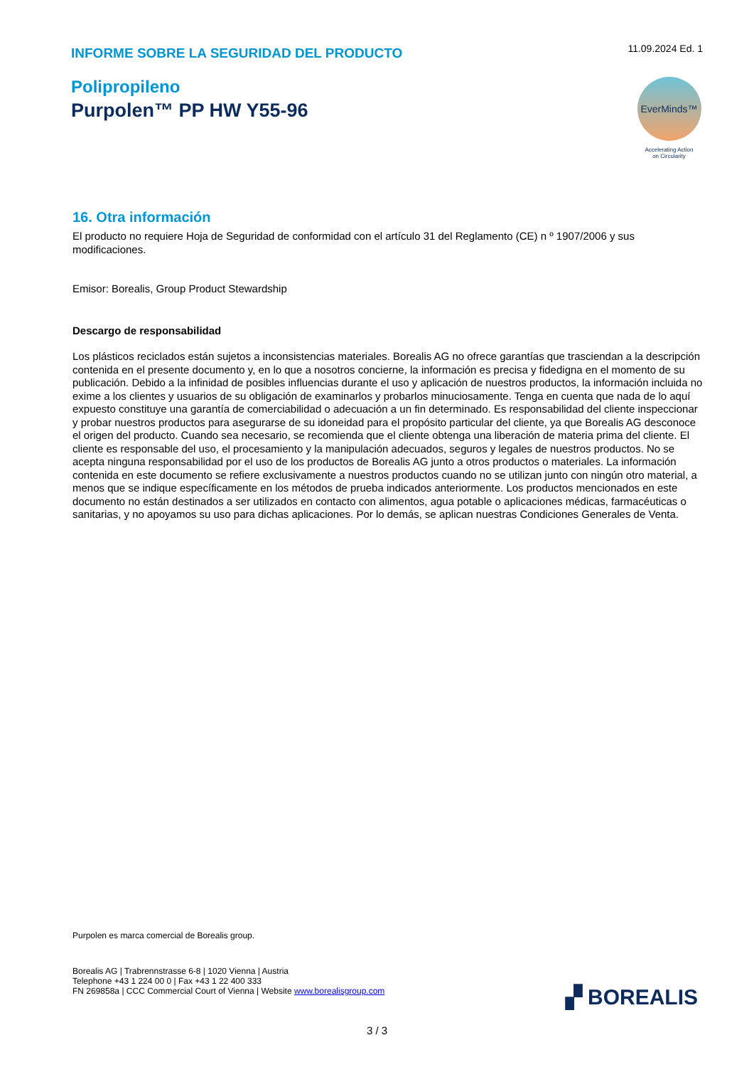INFORME SOBRE LA SEGURIDAD DEL PRODUCTO
11.09.2024 Ed. 1
Polipropileno
Purpolen™ PP HW Y55-96
EverMinds™
Accelerating Action
on Circularity
16. Otra información
El producto no requiere Hoja de Seguridad de conformidad con el artículo 31 del Reglamento (CE) n º 1907/2006 y sus modificaciones.
Emisor: Borealis, Group Product Stewardship
Descargo de responsabilidad
Los plásticos reciclados están sujetos a inconsistencias materiales. Borealis AG no ofrece garantías que trasciendan a la descripción contenida en el presente documento y, en lo que a nosotros concierne, la información es precisa y fidedigna en el momento de su publicación. Debido a la infinidad de posibles influencias durante el uso y aplicación de nuestros productos, la información incluida no exime a los clientes y usuarios de su obligación de examinarlos y probarlos minuciosamente. Tenga en cuenta que nada de lo aquí expuesto constituye una garantía de comerciabilidad o adecuación a un fin determinado. Es responsabilidad del cliente inspeccionar y probar nuestros productos para asegurarse de su idoneidad para el propósito particular del cliente, ya que Borealis AG desconoce el origen del producto. Cuando sea necesario, se recomienda que el cliente obtenga una liberación de materia prima del cliente. El cliente es responsable del uso, el procesamiento y la manipulación adecuados, seguros y legales de nuestros productos. No se acepta ninguna responsabilidad por el uso de los productos de Borealis AG junto a otros productos o materiales. La información contenida en este documento se refiere exclusivamente a nuestros productos cuando no se utilizan junto con ningún otro material, a menos que se indique específicamente en los métodos de prueba indicados anteriormente. Los productos mencionados en este documento no están destinados a ser utilizados en contacto con alimentos, agua potable o aplicaciones médicas, farmacéuticas o sanitarias, y no apoyamos su uso para dichas aplicaciones. Por lo demás, se aplican nuestras Condiciones Generales de Venta.
Purpolen es marca comercial de Borealis group.
Borealis AG | Trabrennstrasse 6-8 | 1020 Vienna | Austria
Telephone +43 1 224 00 0 | Fax +43 1 22 400 333
FN 269858a | CCC Commercial Court of Vienna | Website www.borealisgroup.com
▞ BOREALIS
3 / 3